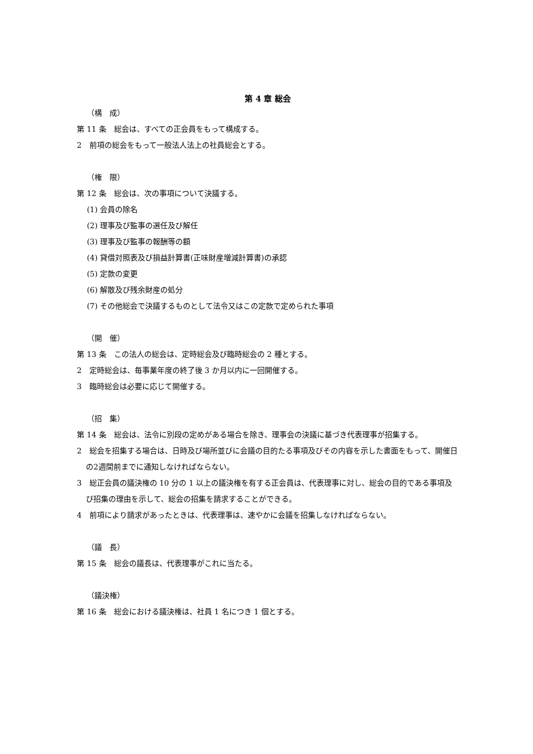第 4 章 総会
（構　成）
第 11 条　総会は、すべての正会員をもって構成する。
2　前項の総会をもって一般法人法上の社員総会とする。
（権　限）
第 12 条　総会は、次の事項について決議する。
(1) 会員の除名
(2) 理事及び監事の選任及び解任
(3) 理事及び監事の報酬等の額
(4) 貸借対照表及び損益計算書(正味財産増減計算書)の承認
(5) 定款の変更
(6) 解散及び残余財産の処分
(7) その他総会で決議するものとして法令又はこの定款で定められた事項
（開　催）
第 13 条　この法人の総会は、定時総会及び臨時総会の 2 種とする。
2　定時総会は、毎事業年度の終了後 3 か月以内に一回開催する。
3　臨時総会は必要に応じて開催する。
（招　集）
第 14 条　総会は、法令に別段の定めがある場合を除き、理事会の決議に基づき代表理事が招集する。
2　総会を招集する場合は、日時及び場所並びに会議の目的たる事項及びその内容を示した書面をもって、開催日の2週間前までに通知しなければならない。
3　総正会員の議決権の 10 分の 1 以上の議決権を有する正会員は、代表理事に対し、総会の目的である事項及び招集の理由を示して、総会の招集を請求することができる。
4　前項により請求があったときは、代表理事は、速やかに会議を招集しなければならない。
（議　長）
第 15 条　総会の議長は、代表理事がこれに当たる。
（議決権）
第 16 条　総会における議決権は、社員 1 名につき 1 個とする。